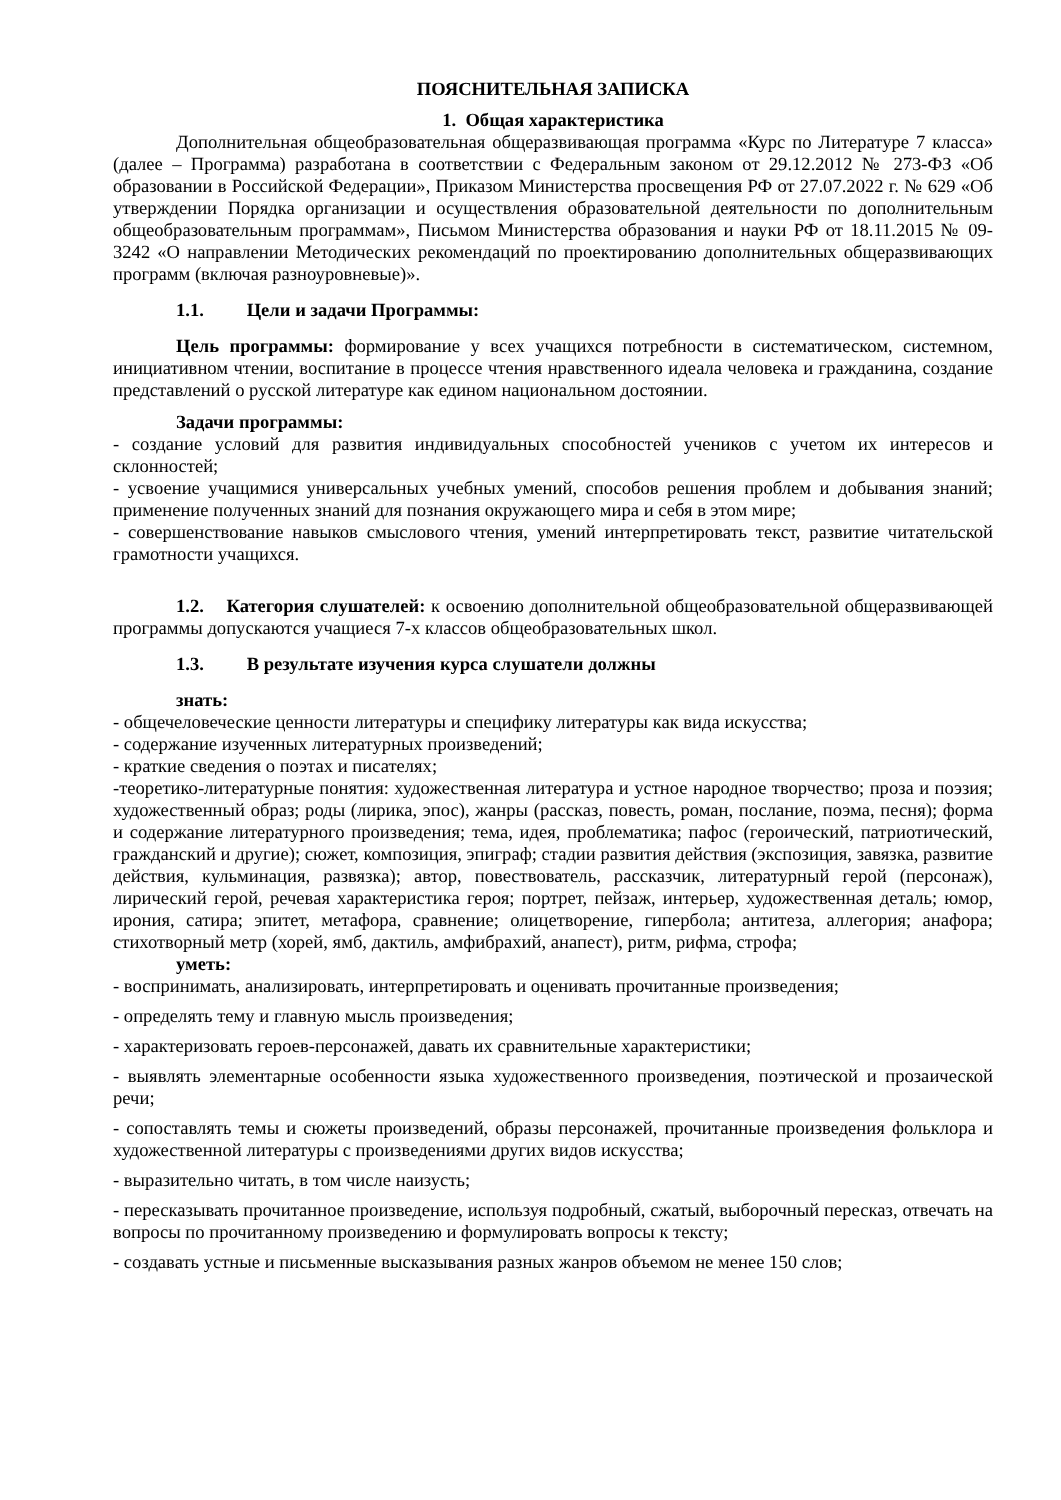ПОЯСНИТЕЛЬНАЯ ЗАПИСКА
1. Общая характеристика
Дополнительная общеобразовательная общеразвивающая программа «Курс по Литературе 7 класса» (далее – Программа) разработана в соответствии с Федеральным законом от 29.12.2012 № 273-ФЗ «Об образовании в Российской Федерации», Приказом Министерства просвещения РФ от 27.07.2022 г. № 629 «Об утверждении Порядка организации и осуществления образовательной деятельности по дополнительным общеобразовательным программам», Письмом Министерства образования и науки РФ от 18.11.2015 № 09-3242 «О направлении Методических рекомендаций по проектированию дополнительных общеразвивающих программ (включая разноуровневые)».
1.1. Цели и задачи Программы:
Цель программы: формирование у всех учащихся потребности в систематическом, системном, инициативном чтении, воспитание в процессе чтения нравственного идеала человека и гражданина, создание представлений о русской литературе как едином национальном достоянии.
Задачи программы:
- создание условий для развития индивидуальных способностей учеников с учетом их интересов и склонностей;
- усвоение учащимися универсальных учебных умений, способов решения проблем и добывания знаний; применение полученных знаний для познания окружающего мира и себя в этом мире;
- совершенствование навыков смыслового чтения, умений интерпретировать текст, развитие читательской грамотности учащихся.
1.2. Категория слушателей: к освоению дополнительной общеобразовательной общеразвивающей программы допускаются учащиеся 7-х классов общеобразовательных школ.
1.3. В результате изучения курса слушатели должны
знать:
- общечеловеческие ценности литературы и специфику литературы как вида искусства;
- содержание изученных литературных произведений;
- краткие сведения о поэтах и писателях;
-теоретико-литературные понятия: художественная литература и устное народное творчество; проза и поэзия; художественный образ; роды (лирика, эпос), жанры (рассказ, повесть, роман, послание, поэма, песня); форма и содержание литературного произведения; тема, идея, проблематика; пафос (героический, патриотический, гражданский и другие); сюжет, композиция, эпиграф; стадии развития действия (экспозиция, завязка, развитие действия, кульминация, развязка); автор, повествователь, рассказчик, литературный герой (персонаж), лирический герой, речевая характеристика героя; портрет, пейзаж, интерьер, художественная деталь; юмор, ирония, сатира; эпитет, метафора, сравнение; олицетворение, гипербола; антитеза, аллегория; анафора; стихотворный метр (хорей, ямб, дактиль, амфибрахий, анапест), ритм, рифма, строфа;
уметь:
- воспринимать, анализировать, интерпретировать и оценивать прочитанные произведения;
- определять тему и главную мысль произведения;
- характеризовать героев-персонажей, давать их сравнительные характеристики;
- выявлять элементарные особенности языка художественного произведения, поэтической и прозаической речи;
- сопоставлять темы и сюжеты произведений, образы персонажей, прочитанные произведения фольклора и художественной литературы с произведениями других видов искусства;
- выразительно читать, в том числе наизусть;
- пересказывать прочитанное произведение, используя подробный, сжатый, выборочный пересказ, отвечать на вопросы по прочитанному произведению и формулировать вопросы к тексту;
- создавать устные и письменные высказывания разных жанров объемом не менее 150 слов;